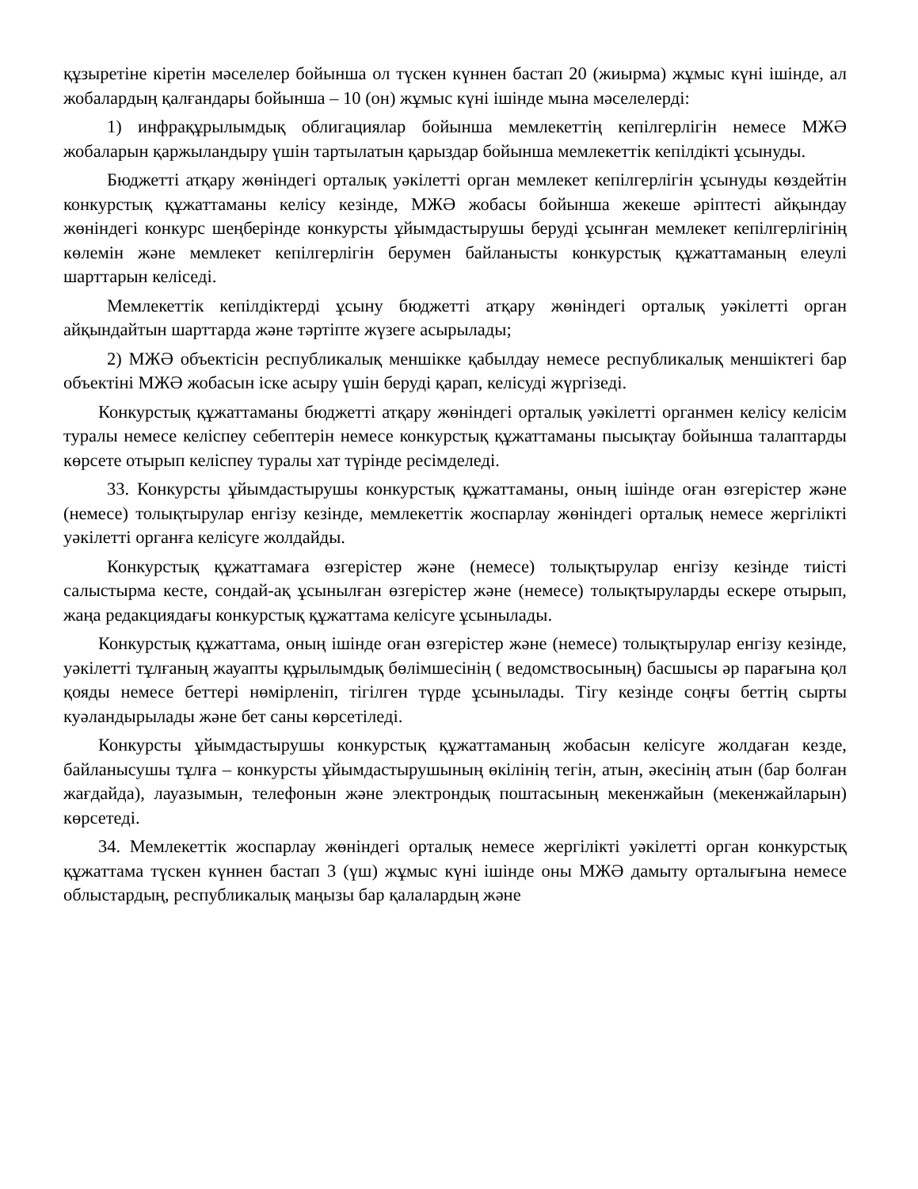құзыретіне кіретін мәселелер бойынша ол түскен күннен бастап 20 (жиырма) жұмыс күні ішінде, ал жобалардың қалғандары бойынша – 10 (он) жұмыс күні ішінде мына мәселелерді:
1) инфрақұрылымдық облигациялар бойынша мемлекеттің кепілгерлігін немесе МЖӘ жобаларын қаржыландыру үшін тартылатын қарыздар бойынша мемлекеттік кепілдікті ұсынуды.
Бюджетті атқару жөніндегі орталық уәкілетті орган мемлекет кепілгерлігін ұсынуды көздейтін конкурстық құжаттаманы келісу кезінде, МЖӘ жобасы бойынша жекеше әріптесті айқындау жөніндегі конкурс шеңберінде конкурсты ұйымдастырушы беруді ұсынған мемлекет кепілгерлігінің көлемін және мемлекет кепілгерлігін берумен байланысты конкурстық құжаттаманың елеулі шарттарын келіседі.
Мемлекеттік кепілдіктерді ұсыну бюджетті атқару жөніндегі орталық уәкілетті орган айқындайтын шарттарда және тәртіпте жүзеге асырылады;
2) МЖӘ объектісін республикалық меншікке қабылдау немесе республикалық меншіктегі бар объектіні МЖӘ жобасын іске асыру үшін беруді қарап, келісуді жүргізеді.
Конкурстық құжаттаманы бюджетті атқару жөніндегі орталық уәкілетті органмен келісу келісім туралы немесе келіспеу себептерін немесе конкурстық құжаттаманы пысықтау бойынша талаптарды көрсете отырып келіспеу туралы хат түрінде ресімделеді.
33. Конкурсты ұйымдастырушы конкурстық құжаттаманы, оның ішінде оған өзгерістер және (немесе) толықтырулар енгізу кезінде, мемлекеттік жоспарлау жөніндегі орталық немесе жергілікті уәкілетті органға келісуге жолдайды.
Конкурстық құжаттамаға өзгерістер және (немесе) толықтырулар енгізу кезінде тиісті салыстырма кесте, сондай-ақ ұсынылған өзгерістер және (немесе) толықтыруларды ескере отырып, жаңа редакциядағы конкурстық құжаттама келісуге ұсынылады.
Конкурстық құжаттама, оның ішінде оған өзгерістер және (немесе) толықтырулар енгізу кезінде, уәкілетті тұлғаның жауапты құрылымдық бөлімшесінің ( ведомствосының) басшысы әр парағына қол қояды немесе беттері нөмірленіп, тігілген түрде ұсынылады. Тігу кезінде соңғы беттің сырты куәландырылады және бет саны көрсетіледі.
Конкурсты ұйымдастырушы конкурстық құжаттаманың жобасын келісуге жолдаған кезде, байланысушы тұлға – конкурсты ұйымдастырушының өкілінің тегін, атын, әкесінің атын (бар болған жағдайда), лауазымын, телефонын және электрондық поштасының мекенжайын (мекенжайларын) көрсетеді.
34. Мемлекеттік жоспарлау жөніндегі орталық немесе жергілікті уәкілетті орган конкурстық құжаттама түскен күннен бастап 3 (үш) жұмыс күні ішінде оны МЖӘ дамыту орталығына немесе облыстардың, республикалық маңызы бар қалалардың және